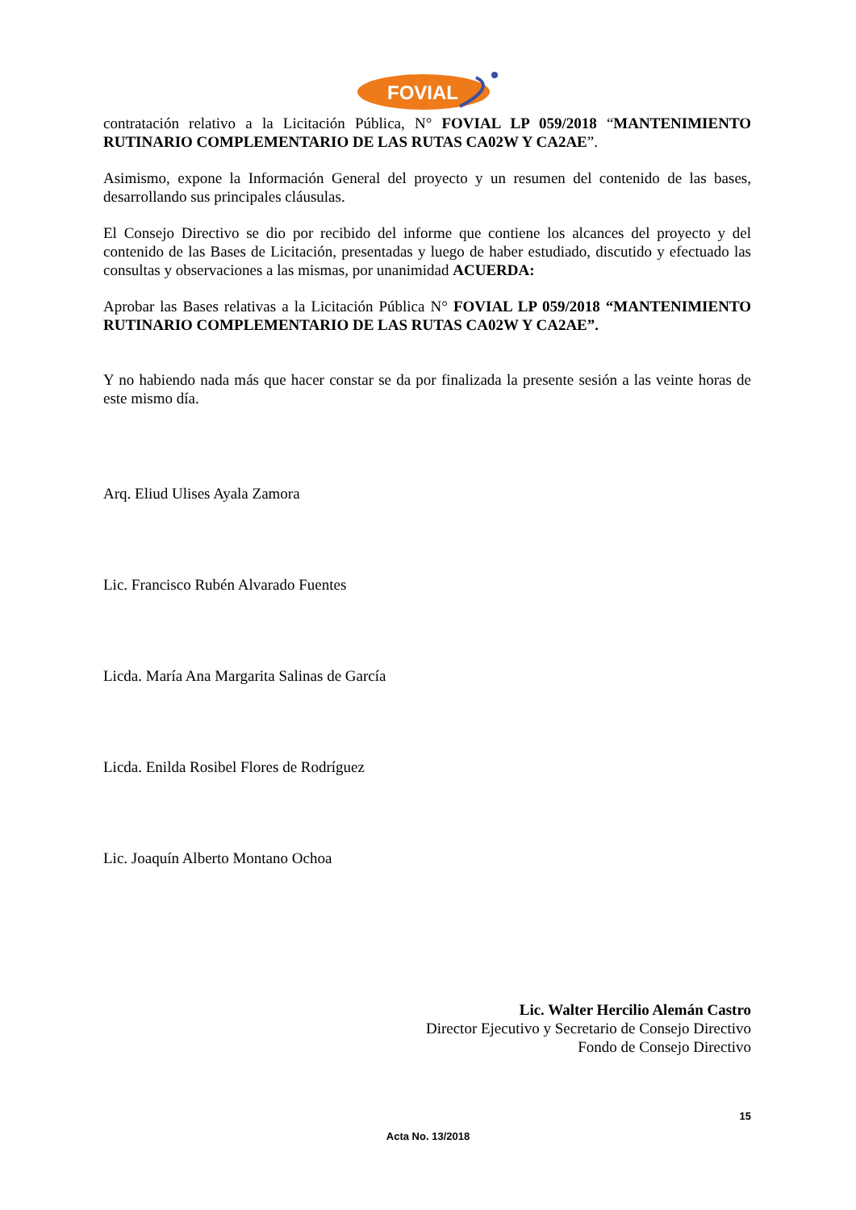FOVIAL
contratación relativo a la Licitación Pública, N° FOVIAL LP 059/2018 “MANTENIMIENTO RUTINARIO COMPLEMENTARIO DE LAS RUTAS CA02W Y CA2AE”.
Asimismo, expone la Información General del proyecto y un resumen del contenido de las bases, desarrollando sus principales cláusulas.
El Consejo Directivo se dio por recibido del informe que contiene los alcances del proyecto y del contenido de las Bases de Licitación, presentadas y luego de haber estudiado, discutido y efectuado las consultas y observaciones a las mismas, por unanimidad ACUERDA:
Aprobar las Bases relativas a la Licitación Pública N° FOVIAL LP 059/2018 “MANTENIMIENTO RUTINARIO COMPLEMENTARIO DE LAS RUTAS CA02W Y CA2AE”.
Y no habiendo nada más que hacer constar se da por finalizada la presente sesión a las veinte horas de este mismo día.
Arq. Eliud Ulises Ayala Zamora
Lic. Francisco Rubén Alvarado Fuentes
Licda. María Ana Margarita Salinas de García
Licda. Enilda Rosibel Flores de Rodríguez
Lic. Joaquín Alberto Montano Ochoa
Lic. Walter Hercilio Alemán Castro
Director Ejecutivo y Secretario de Consejo Directivo
Fondo de Consejo Directivo
15
Acta No. 13/2018